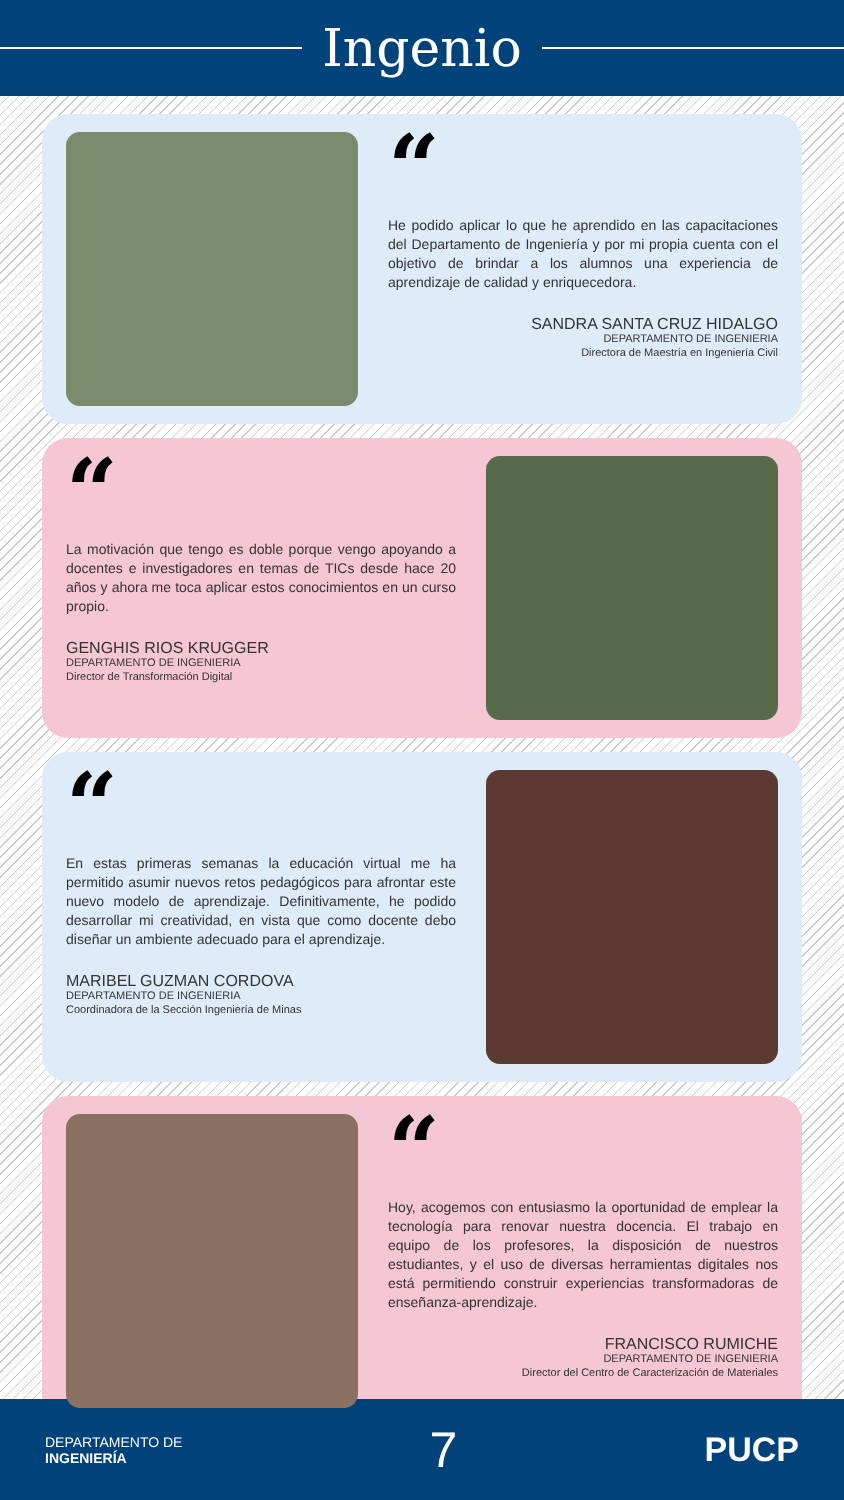Ingenio
“
He podido aplicar lo que he aprendido en las capacitaciones del Departamento de Ingeniería y por mi propia cuenta con el objetivo de brindar a los alumnos una experiencia de aprendizaje de calidad y enriquecedora.
SANDRA SANTA CRUZ HIDALGO
DEPARTAMENTO DE INGENIERIA
Directora de Maestría en Ingeniería Civil
“
La motivación que tengo es doble porque vengo apoyando a docentes e investigadores en temas de TICs desde hace 20 años y ahora me toca aplicar estos conocimientos en un curso propio.
GENGHIS RIOS KRUGGER
DEPARTAMENTO DE INGENIERIA
Director de Transformación Digital
“
En estas primeras semanas la educación virtual me ha permitido asumir nuevos retos pedagógicos para afrontar este nuevo modelo de aprendizaje. Definitivamente, he podido desarrollar mi creatividad, en vista que como docente debo diseñar un ambiente adecuado para el aprendizaje.
MARIBEL GUZMAN CORDOVA
DEPARTAMENTO DE INGENIERIA
Coordinadora de la Sección Ingeniería de Minas
“
Hoy, acogemos con entusiasmo la oportunidad de emplear la tecnología para renovar nuestra docencia. El trabajo en equipo de los profesores, la disposición de nuestros estudiantes, y el uso de diversas herramientas digitales nos está permitiendo construir experiencias transformadoras de enseñanza-aprendizaje.
FRANCISCO RUMICHE
DEPARTAMENTO DE INGENIERIA
Director del Centro de Caracterización de Materiales
DEPARTAMENTO DE
INGENIERÍA
7
PUCP